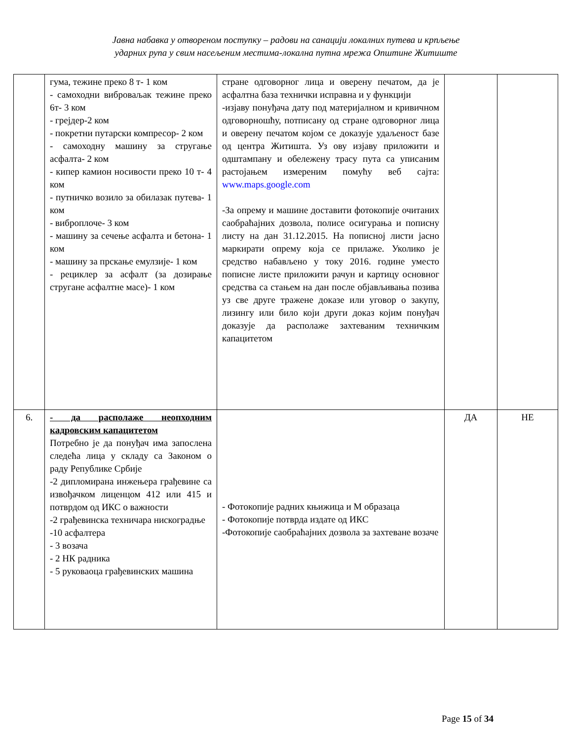Јавна набавка у отвореном поступку – радови на санацији локалних путева и крпљење
ударних рупа у свим насељеним местима-локална путна мрежа Општине Житиште
| | гума, тежине преко 8 т- 1 ком - самоходни виброваљак тежине преко 6т- 3 ком - грејдер-2 ком - покретни путарски компресор- 2 ком - самоходну машину за стругање асфалта- 2 ком - кипер камион носивости преко 10 т- 4 ком - путничко возило за обилазак путева- 1 ком - виброплоче- 3 ком - машину за сечење асфалта и бетона- 1 ком - машину за прскање емулзије- 1 ком - рециклер за асфалт (за дозирање стругане асфалтне масе)- 1 ком | стране одговорног лица и оверену печатом, да је асфалтна база технички исправна и у функцији -изјаву понуђача дату под материјалном и кривичном одговорношћу, потписану од стране одговорног лица и оверену печатом којом се доказује удаљеност базе од центра Житишта. Уз ову изјаву приложити и одштампану и обележену трасу пута са уписаним растојањем измереним помућу веб сајта: www.maps.google.com -За опрему и машине доставити фотокопије очитаних саобраћајних дозвола, полисе осигурања и пописну листу на дан 31.12.2015. На пописној листи јасно маркирати опрему која се прилаже. Уколико је средство набављено у току 2016. године уместо пописне листе приложити рачун и картицу основног средства са стањем на дан после објављивања позива уз све друге тражене доказе или уговор о закупу, лизингу или било који други доказ којим понуђач доказује да располаже захтеваним техничким капацитетом | | |
| 6. | - да располаже неопходним кадровским капацитетом Потребно је да понуђач има запослена следећа лица у складу са Законом о раду Републике Србије -2 дипломирана инжењера грађевине са извођачком лиценцом 412 или 415 и потврдом од ИКС о важности -2 грађевинска техничара нискоградње -10 асфалтера - 3 возача - 2 НК радника - 5 руковаоца грађевинских машина | - Фотокопије радних књижица и М образаца - Фотокопије потврда издате од ИКС -Фотокопије саобраћајних дозвола за захтеване возаче | ДА | НЕ |
Page 15 of 34